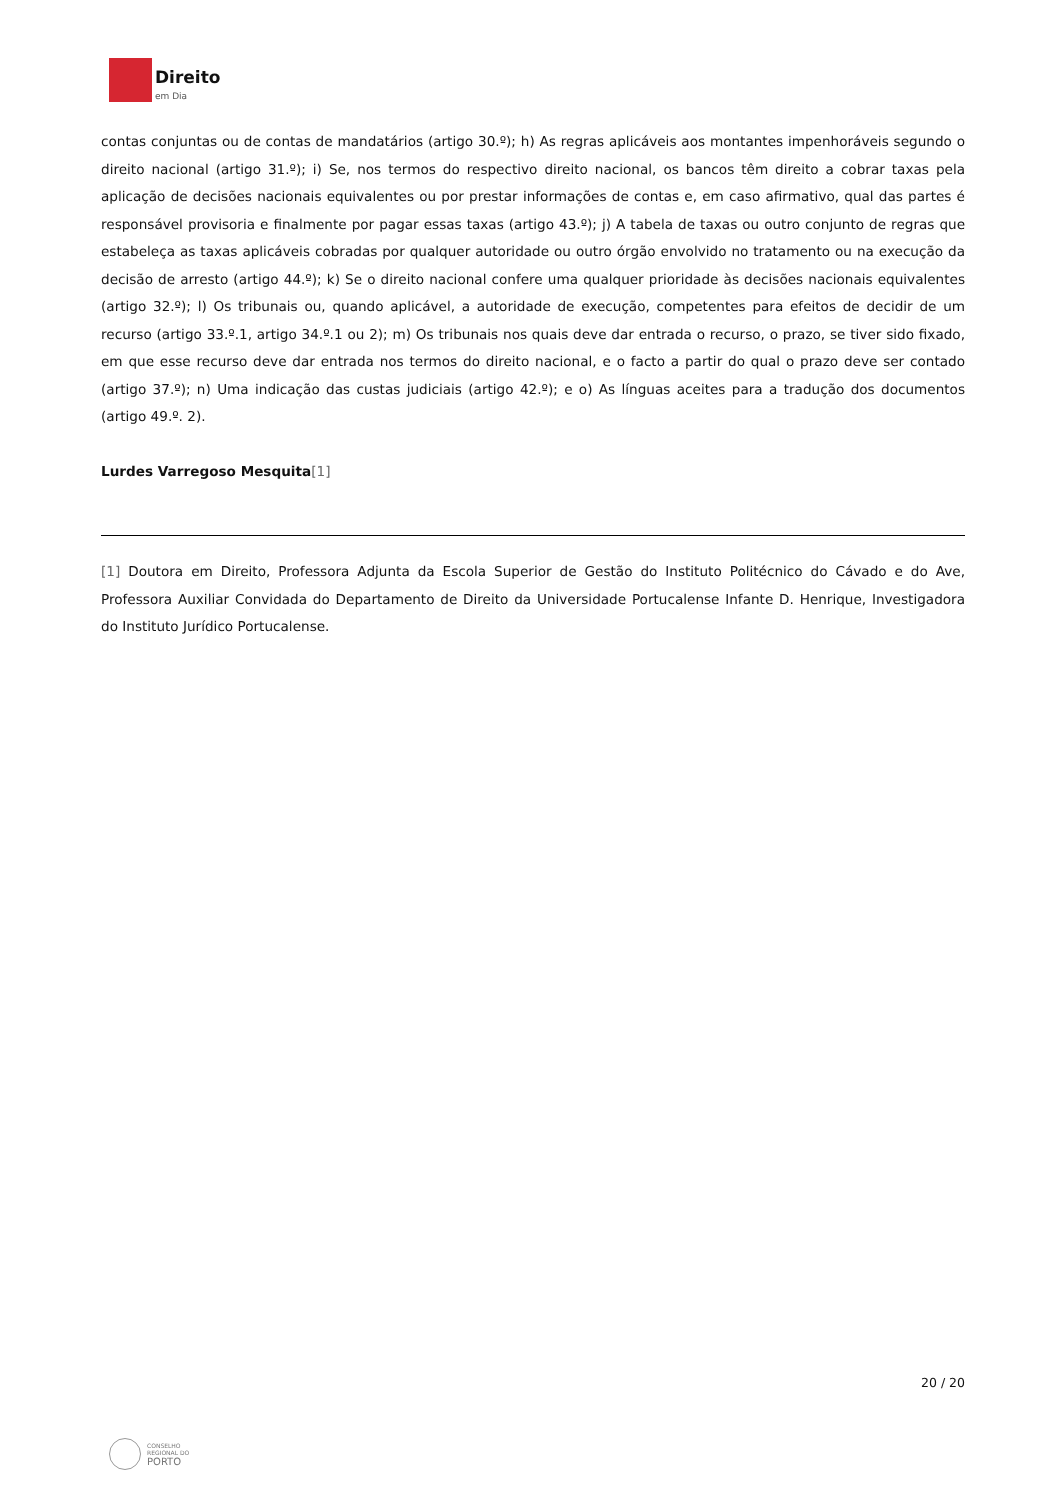Direito
em Dia
contas conjuntas ou de contas de mandatários (artigo 30.º); h) As regras aplicáveis aos montantes impenhoráveis segundo o direito nacional (artigo 31.º); i) Se, nos termos do respectivo direito nacional, os bancos têm direito a cobrar taxas pela aplicação de decisões nacionais equivalentes ou por prestar informações de contas e, em caso afirmativo, qual das partes é responsável provisoria e finalmente por pagar essas taxas (artigo 43.º); j) A tabela de taxas ou outro conjunto de regras que estabeleça as taxas aplicáveis cobradas por qualquer autoridade ou outro órgão envolvido no tratamento ou na execução da decisão de arresto (artigo 44.º); k) Se o direito nacional confere uma qualquer prioridade às decisões nacionais equivalentes (artigo 32.º); l) Os tribunais ou, quando aplicável, a autoridade de execução, competentes para efeitos de decidir de um recurso (artigo 33.º.1, artigo 34.º.1 ou 2); m) Os tribunais nos quais deve dar entrada o recurso, o prazo, se tiver sido fixado, em que esse recurso deve dar entrada nos termos do direito nacional, e o facto a partir do qual o prazo deve ser contado (artigo 37.º); n) Uma indicação das custas judiciais (artigo 42.º); e o) As línguas aceites para a tradução dos documentos (artigo 49.º. 2).
Lurdes Varregoso Mesquita[1]
[1] Doutora em Direito, Professora Adjunta da Escola Superior de Gestão do Instituto Politécnico do Cávado e do Ave, Professora Auxiliar Convidada do Departamento de Direito da Universidade Portucalense Infante D. Henrique, Investigadora do Instituto Jurídico Portucalense.
20 / 20
CONSELHO
REGIONAL DO
PORTO